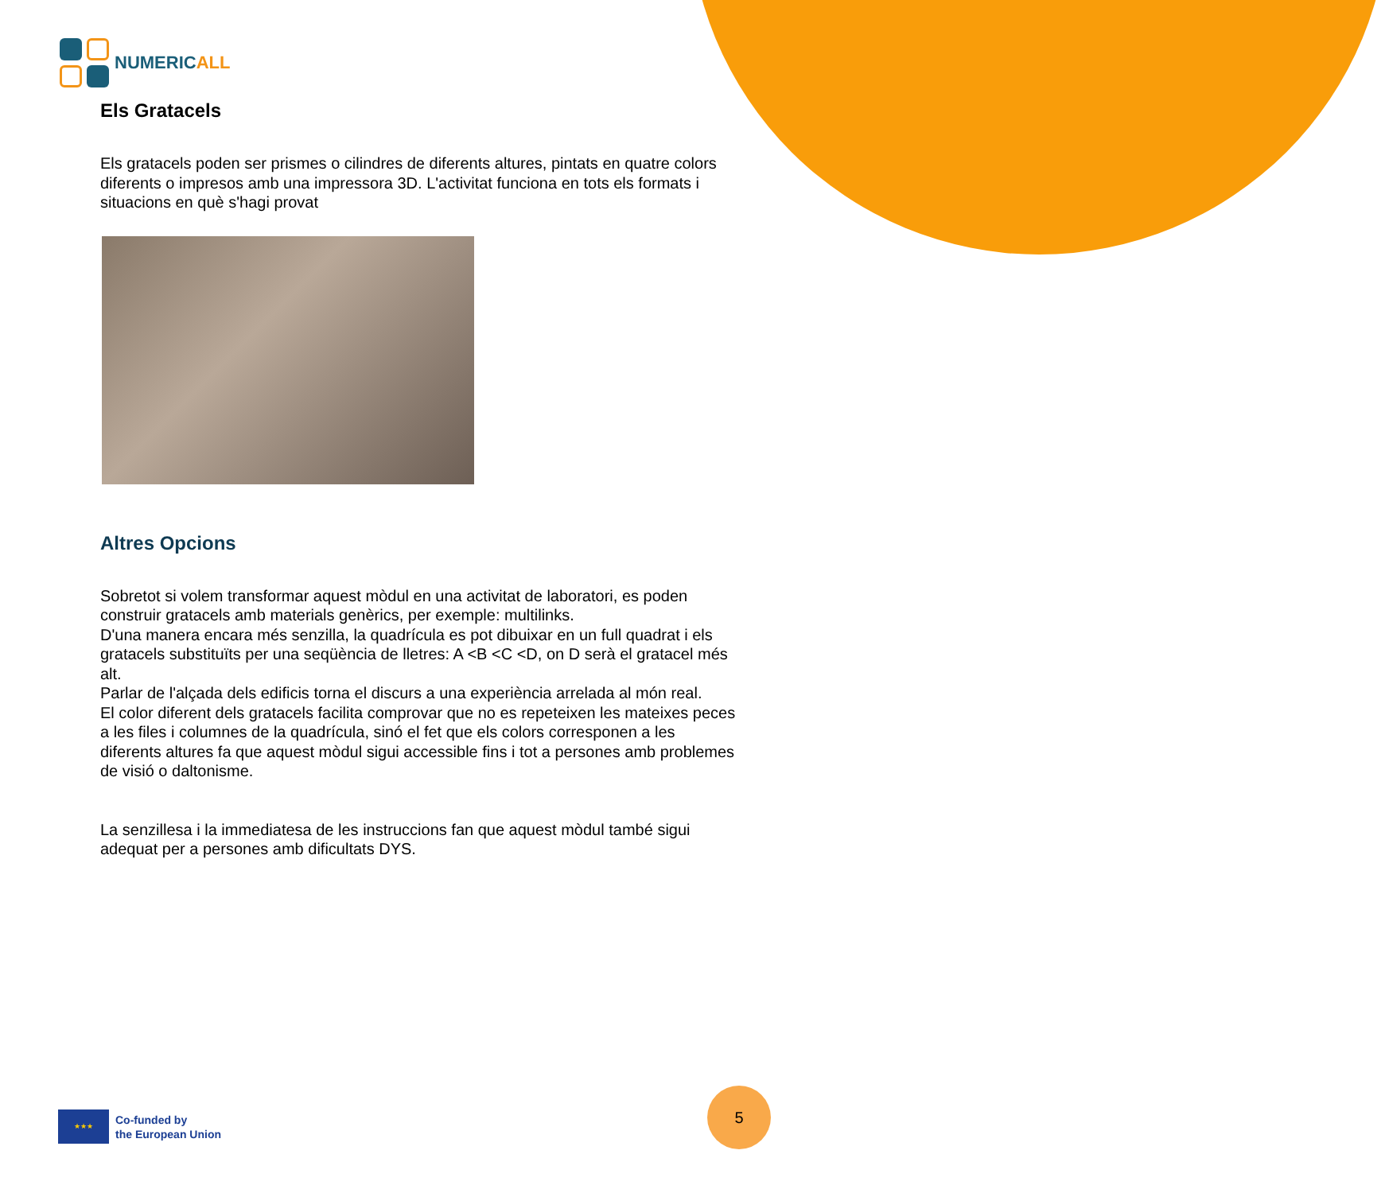NUMERICALL
Els Gratacels
Els gratacels poden ser prismes o cilindres de diferents altures, pintats en quatre colors diferents o impresos amb una impressora 3D. L'activitat funciona en tots els formats i situacions en què s'hagi provat
Altres Opcions
Sobretot si volem transformar aquest mòdul en una activitat de laboratori, es poden construir gratacels amb materials genèrics, per exemple: multilinks.
D'una manera encara més senzilla, la quadrícula es pot dibuixar en un full quadrat i els gratacels substituïts per una seqüència de lletres: A <B <C <D, on D serà el gratacel més alt.
Parlar de l'alçada dels edificis torna el discurs a una experiència arrelada al món real.
El color diferent dels gratacels facilita comprovar que no es repeteixen les mateixes peces a les files i columnes de la quadrícula, sinó el fet que els colors corresponen a les diferents altures fa que aquest mòdul sigui accessible fins i tot a persones amb problemes de visió o daltonisme.
La senzillesa i la immediatesa de les instruccions fan que aquest mòdul també sigui adequat per a persones amb dificultats DYS.
★★★
Co-funded by
the European Union
5